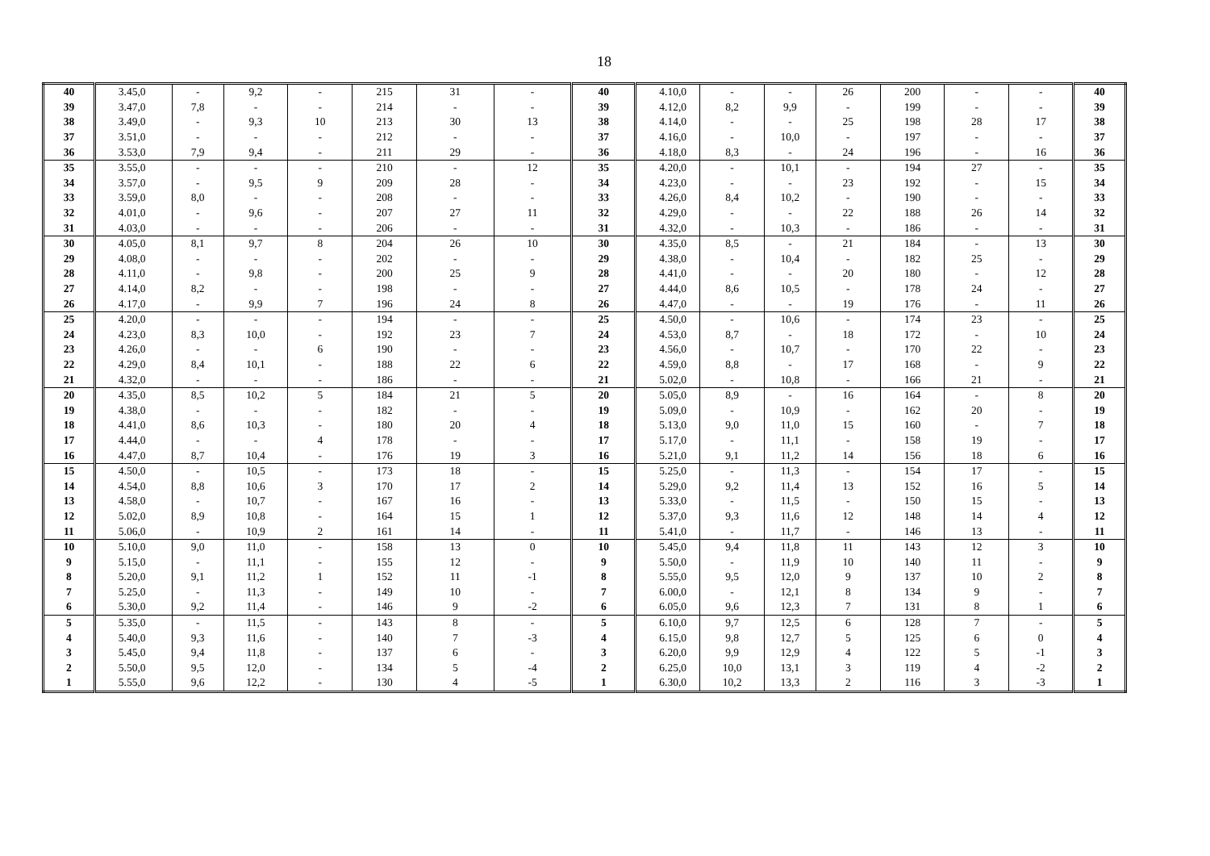18
| 40 | 3.45,0 | - | 9,2 | - | 215 | 31 | - | 40 | 4.10,0 | - | - | 26 | 200 | - | - | 40 |
| 39 | 3.47,0 | 7,8 | - | - | 214 | - | - | 39 | 4.12,0 | 8,2 | 9,9 | - | 199 | - | - | 39 |
| 38 | 3.49,0 | - | 9,3 | 10 | 213 | 30 | 13 | 38 | 4.14,0 | - | - | 25 | 198 | 28 | 17 | 38 |
| 37 | 3.51,0 | - | - | - | 212 | - | - | 37 | 4.16,0 | - | 10,0 | - | 197 | - | - | 37 |
| 36 | 3.53,0 | 7,9 | 9,4 | - | 211 | 29 | - | 36 | 4.18,0 | 8,3 | - | 24 | 196 | - | 16 | 36 |
| 35 | 3.55,0 | - | - | - | 210 | - | 12 | 35 | 4.20,0 | - | 10,1 | - | 194 | 27 | - | 35 |
| 34 | 3.57,0 | - | 9,5 | 9 | 209 | 28 | - | 34 | 4.23,0 | - | - | 23 | 192 | - | 15 | 34 |
| 33 | 3.59,0 | 8,0 | - | - | 208 | - | - | 33 | 4.26,0 | 8,4 | 10,2 | - | 190 | - | - | 33 |
| 32 | 4.01,0 | - | 9,6 | - | 207 | 27 | 11 | 32 | 4.29,0 | - | - | 22 | 188 | 26 | 14 | 32 |
| 31 | 4.03,0 | - | - | - | 206 | - | - | 31 | 4.32,0 | - | 10,3 | - | 186 | - | - | 31 |
| 30 | 4.05,0 | 8,1 | 9,7 | 8 | 204 | 26 | 10 | 30 | 4.35,0 | 8,5 | - | 21 | 184 | - | 13 | 30 |
| 29 | 4.08,0 | - | - | - | 202 | - | - | 29 | 4.38,0 | - | 10,4 | - | 182 | 25 | - | 29 |
| 28 | 4.11,0 | - | 9,8 | - | 200 | 25 | 9 | 28 | 4.41,0 | - | - | 20 | 180 | - | 12 | 28 |
| 27 | 4.14,0 | 8,2 | - | - | 198 | - | - | 27 | 4.44,0 | 8,6 | 10,5 | - | 178 | 24 | - | 27 |
| 26 | 4.17,0 | - | 9,9 | 7 | 196 | 24 | 8 | 26 | 4.47,0 | - | - | 19 | 176 | - | 11 | 26 |
| 25 | 4.20,0 | - | - | - | 194 | - | - | 25 | 4.50,0 | - | 10,6 | - | 174 | 23 | - | 25 |
| 24 | 4.23,0 | 8,3 | 10,0 | - | 192 | 23 | 7 | 24 | 4.53,0 | 8,7 | - | 18 | 172 | - | 10 | 24 |
| 23 | 4.26,0 | - | - | 6 | 190 | - | - | 23 | 4.56,0 | - | 10,7 | - | 170 | 22 | - | 23 |
| 22 | 4.29,0 | 8,4 | 10,1 | - | 188 | 22 | 6 | 22 | 4.59,0 | 8,8 | - | 17 | 168 | - | 9 | 22 |
| 21 | 4.32,0 | - | - | - | 186 | - | - | 21 | 5.02,0 | - | 10,8 | - | 166 | 21 | - | 21 |
| 20 | 4.35,0 | 8,5 | 10,2 | 5 | 184 | 21 | 5 | 20 | 5.05,0 | 8,9 | - | 16 | 164 | - | 8 | 20 |
| 19 | 4.38,0 | - | - | - | 182 | - | - | 19 | 5.09,0 | - | 10,9 | - | 162 | 20 | - | 19 |
| 18 | 4.41,0 | 8,6 | 10,3 | - | 180 | 20 | 4 | 18 | 5.13,0 | 9,0 | 11,0 | 15 | 160 | - | 7 | 18 |
| 17 | 4.44,0 | - | - | 4 | 178 | - | - | 17 | 5.17,0 | - | 11,1 | - | 158 | 19 | - | 17 |
| 16 | 4.47,0 | 8,7 | 10,4 | - | 176 | 19 | 3 | 16 | 5.21,0 | 9,1 | 11,2 | 14 | 156 | 18 | 6 | 16 |
| 15 | 4.50,0 | - | 10,5 | - | 173 | 18 | - | 15 | 5.25,0 | - | 11,3 | - | 154 | 17 | - | 15 |
| 14 | 4.54,0 | 8,8 | 10,6 | 3 | 170 | 17 | 2 | 14 | 5.29,0 | 9,2 | 11,4 | 13 | 152 | 16 | 5 | 14 |
| 13 | 4.58,0 | - | 10,7 | - | 167 | 16 | - | 13 | 5.33,0 | - | 11,5 | - | 150 | 15 | - | 13 |
| 12 | 5.02,0 | 8,9 | 10,8 | - | 164 | 15 | 1 | 12 | 5.37,0 | 9,3 | 11,6 | 12 | 148 | 14 | 4 | 12 |
| 11 | 5.06,0 | - | 10,9 | 2 | 161 | 14 | - | 11 | 5.41,0 | - | 11,7 | - | 146 | 13 | - | 11 |
| 10 | 5.10,0 | 9,0 | 11,0 | - | 158 | 13 | 0 | 10 | 5.45,0 | 9,4 | 11,8 | 11 | 143 | 12 | 3 | 10 |
| 9 | 5.15,0 | - | 11,1 | - | 155 | 12 | - | 9 | 5.50,0 | - | 11,9 | 10 | 140 | 11 | - | 9 |
| 8 | 5.20,0 | 9,1 | 11,2 | 1 | 152 | 11 | -1 | 8 | 5.55,0 | 9,5 | 12,0 | 9 | 137 | 10 | 2 | 8 |
| 7 | 5.25,0 | - | 11,3 | - | 149 | 10 | - | 7 | 6.00,0 | - | 12,1 | 8 | 134 | 9 | - | 7 |
| 6 | 5.30,0 | 9,2 | 11,4 | - | 146 | 9 | -2 | 6 | 6.05,0 | 9,6 | 12,3 | 7 | 131 | 8 | 1 | 6 |
| 5 | 5.35,0 | - | 11,5 | - | 143 | 8 | - | 5 | 6.10,0 | 9,7 | 12,5 | 6 | 128 | 7 | - | 5 |
| 4 | 5.40,0 | 9,3 | 11,6 | - | 140 | 7 | -3 | 4 | 6.15,0 | 9,8 | 12,7 | 5 | 125 | 6 | 0 | 4 |
| 3 | 5.45,0 | 9,4 | 11,8 | - | 137 | 6 | - | 3 | 6.20,0 | 9,9 | 12,9 | 4 | 122 | 5 | -1 | 3 |
| 2 | 5.50,0 | 9,5 | 12,0 | - | 134 | 5 | -4 | 2 | 6.25,0 | 10,0 | 13,1 | 3 | 119 | 4 | -2 | 2 |
| 1 | 5.55,0 | 9,6 | 12,2 | - | 130 | 4 | -5 | 1 | 6.30,0 | 10,2 | 13,3 | 2 | 116 | 3 | -3 | 1 |